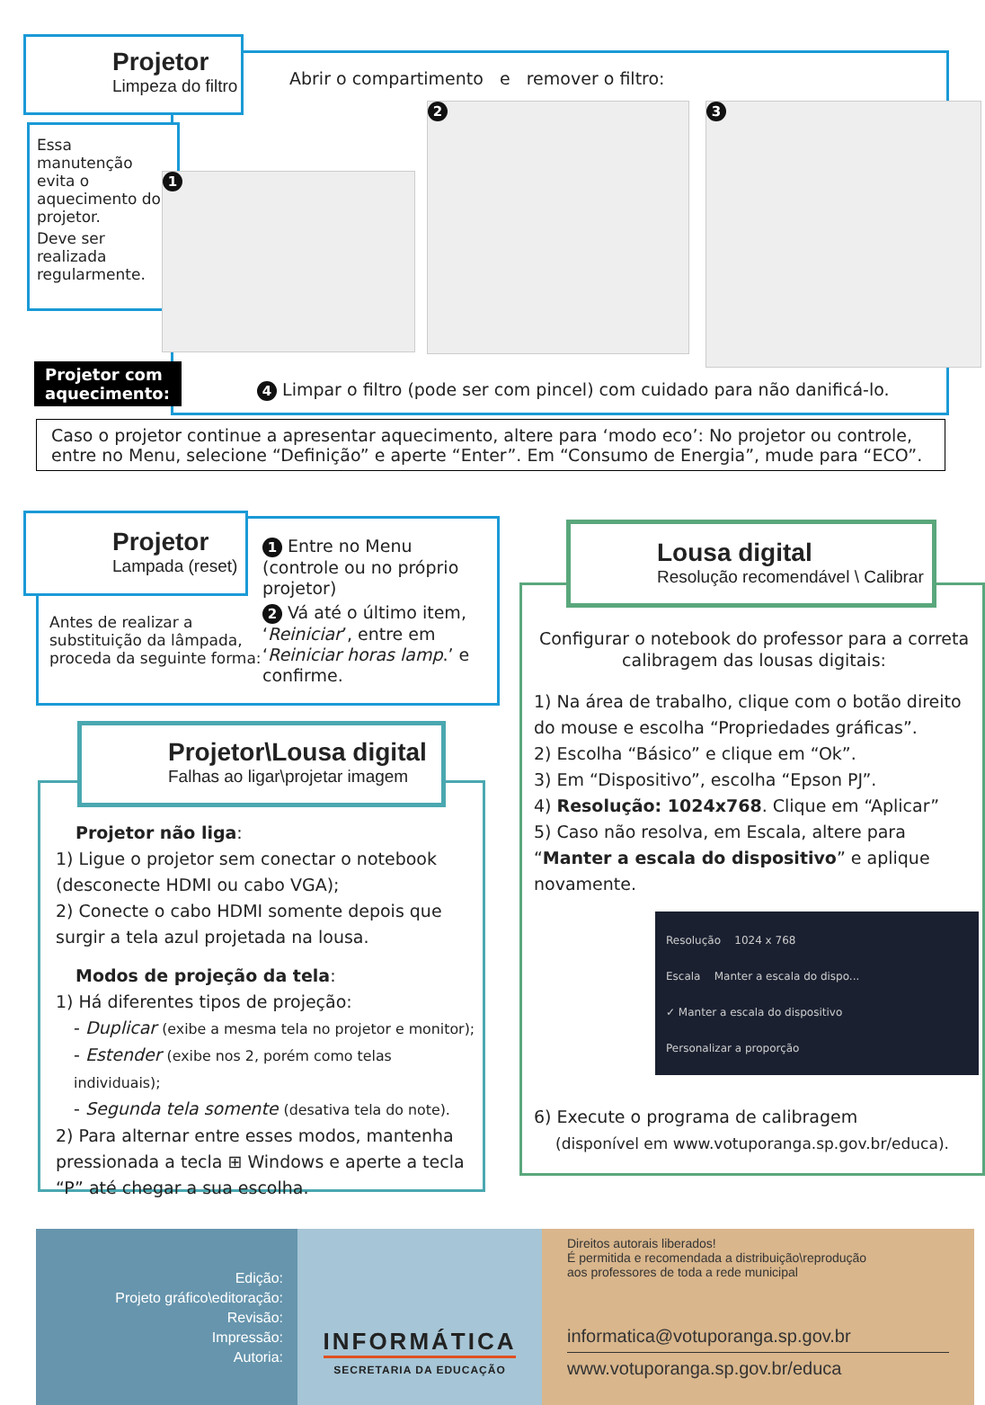Projetor
Limpeza do filtro
Abrir o compartimento e remover o filtro:
Essa manutenção evita o aquecimento do projetor.
Deve ser realizada regularmente.
1
2 3
Projetor com aquecimento:
4 Limpar o filtro (pode ser com pincel) com cuidado para não danificá-lo.
Caso o projetor continue a apresentar aquecimento, altere para ‘modo eco’: No projetor ou controle, entre no Menu, selecione “Definição” e aperte “Enter”. Em “Consumo de Energia”, mude para “ECO”.
Projetor
Lampada (reset)
Antes de realizar a substituição da lâmpada, proceda da seguinte forma:
1 Entre no Menu (controle ou no próprio projetor)
2 Vá até o último item, ‘Reiniciar’, entre em ‘Reiniciar horas lamp.’ e confirme.
Projetor\Lousa digital
Falhas ao ligar\projetar imagem
Projetor não liga:
1) Ligue o projetor sem conectar o notebook (desconecte HDMI ou cabo VGA);
2) Conecte o cabo HDMI somente depois que surgir a tela azul projetada na lousa.
Modos de projeção da tela:
1) Há diferentes tipos de projeção:
- Duplicar (exibe a mesma tela no projetor e monitor);
- Estender (exibe nos 2, porém como telas individuais);
- Segunda tela somente (desativa tela do note).
2) Para alternar entre esses modos, mantenha pressionada a tecla ⊞ Windows e aperte a tecla “P” até chegar a sua escolha.
Lousa digital
Resolução recomendável \ Calibrar
Configurar o notebook do professor para a correta calibragem das lousas digitais:
1) Na área de trabalho, clique com o botão direito do mouse e escolha “Propriedades gráficas”.
2) Escolha “Básico” e clique em “Ok”.
3) Em “Dispositivo”, escolha “Epson PJ”.
4) Resolução: 1024x768. Clique em “Aplicar”
5) Caso não resolva, em Escala, altere para “Manter a escala do dispositivo” e aplique novamente.
Resolução 1024 x 768
Escala Manter a escala do dispo...
✓ Manter a escala do dispositivo
Personalizar a proporção
6) Execute o programa de calibragem
(disponível em www.votuporanga.sp.gov.br/educa).
Edição:
Projeto gráfico\editoração:
Revisão:
Impressão:
Autoria:
INFORMÁTICA
SECRETARIA DA EDUCAÇÃO
Direitos autorais liberados!
É permitida e recomendada a distribuição\reprodução
aos professores de toda a rede municipal
informatica@votuporanga.sp.gov.br
www.votuporanga.sp.gov.br/educa